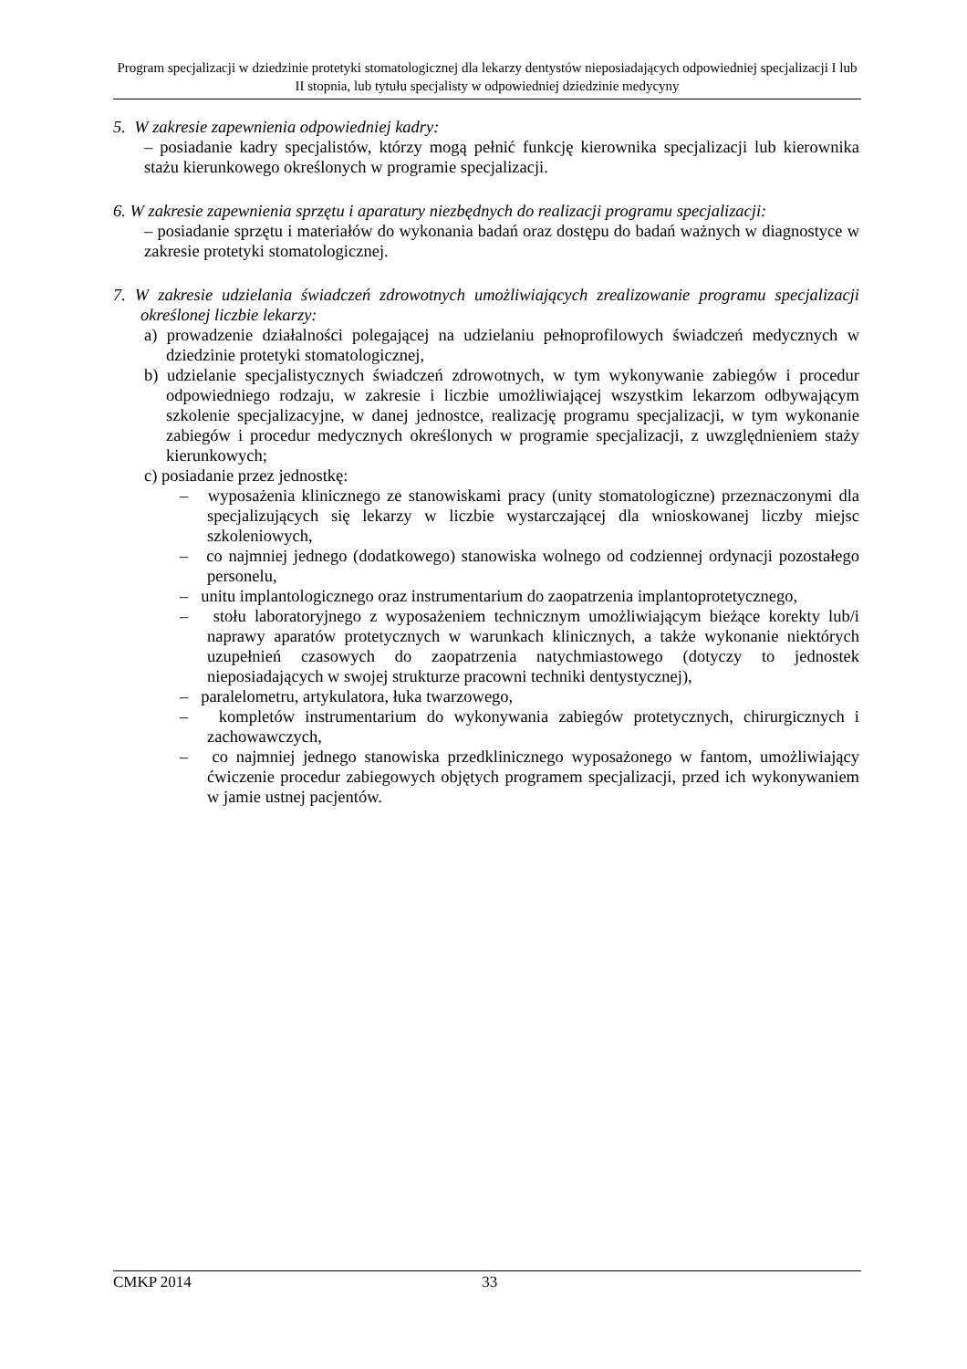Program specjalizacji w dziedzinie protetyki stomatologicznej dla lekarzy dentystów nieposiadających odpowiedniej specjalizacji I lub II stopnia, lub tytułu specjalisty w odpowiedniej dziedzinie medycyny
5. W zakresie zapewnienia odpowiedniej kadry:
– posiadanie kadry specjalistów, którzy mogą pełnić funkcję kierownika specjalizacji lub kierownika stażu kierunkowego określonych w programie specjalizacji.
6. W zakresie zapewnienia sprzętu i aparatury niezbędnych do realizacji programu specjalizacji:
– posiadanie sprzętu i materiałów do wykonania badań oraz dostępu do badań ważnych w diagnostyce w zakresie protetyki stomatologicznej.
7. W zakresie udzielania świadczeń zdrowotnych umożliwiających zrealizowanie programu specjalizacji określonej liczbie lekarzy:
a) prowadzenie działalności polegającej na udzielaniu pełnoprofilowych świadczeń medycznych w dziedzinie protetyki stomatologicznej,
b) udzielanie specjalistycznych świadczeń zdrowotnych, w tym wykonywanie zabiegów i procedur odpowiedniego rodzaju, w zakresie i liczbie umożliwiającej wszystkim lekarzom odbywającym szkolenie specjalizacyjne, w danej jednostce, realizację programu specjalizacji, w tym wykonanie zabiegów i procedur medycznych określonych w programie specjalizacji, z uwzględnieniem staży kierunkowych;
c) posiadanie przez jednostkę:
– wyposażenia klinicznego ze stanowiskami pracy (unity stomatologiczne) przeznaczonymi dla specjalizujących się lekarzy w liczbie wystarczającej dla wnioskowanej liczby miejsc szkoleniowych,
– co najmniej jednego (dodatkowego) stanowiska wolnego od codziennej ordynacji pozostałego personelu,
– unitu implantologicznego oraz instrumentarium do zaopatrzenia implantoprotetycznego,
– stołu laboratoryjnego z wyposażeniem technicznym umożliwiającym bieżące korekty lub/i naprawy aparatów protetycznych w warunkach klinicznych, a także wykonanie niektórych uzupełnień czasowych do zaopatrzenia natychmiastowego (dotyczy to jednostek nieposiadających w swojej strukturze pracowni techniki dentystycznej),
– paralelometru, artykulatora, łuka twarzowego,
– kompletów instrumentarium do wykonywania zabiegów protetycznych, chirurgicznych i zachowawczych,
– co najmniej jednego stanowiska przedklinicznego wyposażonego w fantom, umożliwiający ćwiczenie procedur zabiegowych objętych programem specjalizacji, przed ich wykonywaniem w jamie ustnej pacjentów.
CMKP 2014 33